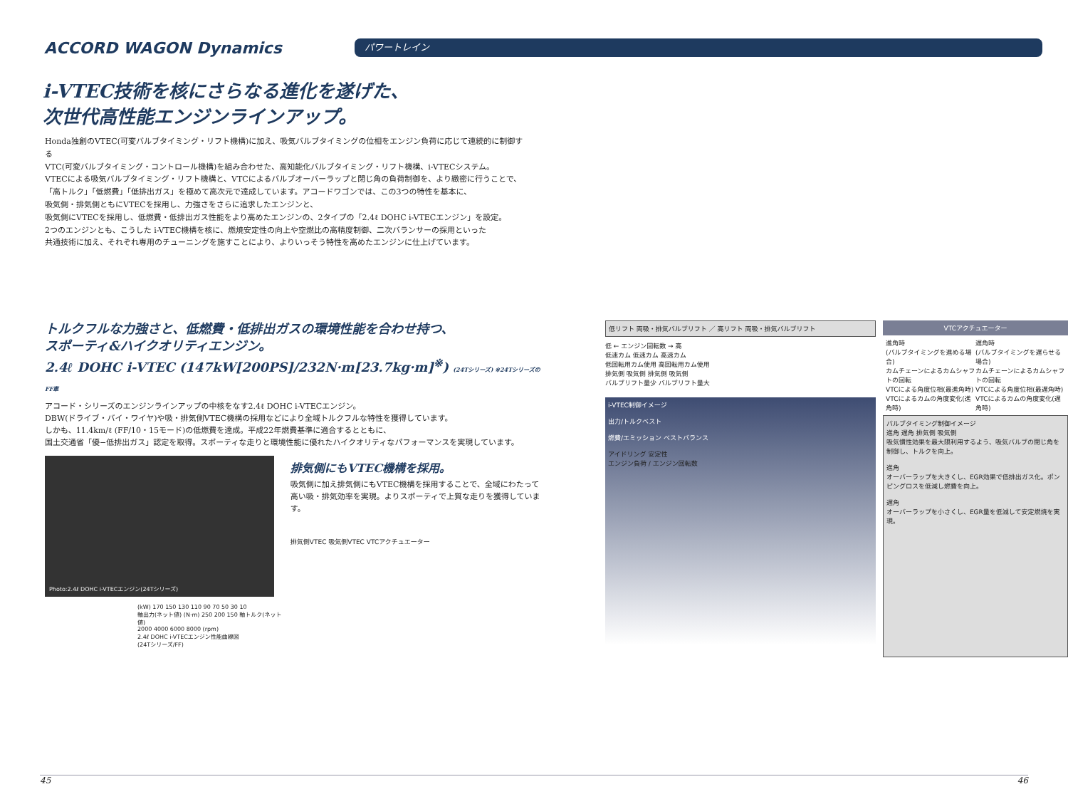ACCORD WAGON Dynamics
パワートレイン
i-VTEC技術を核にさらなる進化を遂げた、
次世代高性能エンジンラインアップ。
Honda独創のVTEC(可変バルブタイミング・リフト機構)に加え、吸気バルブタイミングの位相をエンジン負荷に応じて連続的に制御する
VTC(可変バルブタイミング・コントロール機構)を組み合わせた、高知能化バルブタイミング・リフト機構、i-VTECシステム。
VTECによる吸気バルブタイミング・リフト機構と、VTCによるバルブオーバーラップと閉じ角の負荷制御を、より緻密に行うことで、
「高トルク」「低燃費」「低排出ガス」を極めて高次元で達成しています。アコードワゴンでは、この3つの特性を基本に、
吸気側・排気側ともにVTECを採用し、力強さをさらに追求したエンジンと、
吸気側にVTECを採用し、低燃費・低排出ガス性能をより高めたエンジンの、2タイプの「2.4ℓ DOHC i-VTECエンジン」を設定。
2つのエンジンとも、こうした i-VTEC機構を核に、燃焼安定性の向上や空燃比の高精度制御、二次バランサーの採用といった
共通技術に加え、それぞれ専用のチューニングを施すことにより、よりいっそう特性を高めたエンジンに仕上げています。
トルクフルな力強さと、低燃費・低排出ガスの環境性能を合わせ持つ、
スポーティ&ハイクオリティエンジン。
2.4ℓ DOHC i-VTEC (147kW[200PS]/232N·m[23.7kg·m]<sup>※</sup>) (24Tシリーズ) ※24TシリーズのFF車
アコード・シリーズのエンジンラインアップの中核をなす2.4ℓ DOHC i-VTECエンジン。
DBW(ドライブ・バイ・ワイヤ)や吸・排気側VTEC機構の採用などにより全域トルクフルな特性を獲得しています。
しかも、11.4km/ℓ (FF/10・15モード)の低燃費を達成。平成22年燃費基準に適合するとともに、
国土交通省「優−低排出ガス」認定を取得。スポーティな走りと環境性能に優れたハイクオリティなパフォーマンスを実現しています。
Photo:2.4ℓ DOHC i-VTECエンジン(24Tシリーズ)
(kW) 170 150 130 110 90 70 50 30 10
軸出力(ネット値) (N·m) 250 200 150 軸トルク(ネット値)
2000 4000 6000 8000 (rpm)
2.4ℓ DOHC i-VTECエンジン性能曲線図
(24Tシリーズ/FF)
排気側にもVTEC機構を採用。
吸気側に加え排気側にもVTEC機構を採用することで、全域にわたって
高い吸・排気効率を実現。よりスポーティで上質な走りを獲得しています。
排気側VTEC 吸気側VTEC VTCアクチュエーター
低リフト 両吸・排気バルブリフト ／ 高リフト 両吸・排気バルブリフト
低 ← エンジン回転数 → 高
低速カム 低速カム 高速カム
低回転用カム使用 高回転用カム使用
排気側 吸気側 排気側 吸気側
バルブリフト量少 バルブリフト量大
i-VTEC制御イメージ
出力/トルクベスト
燃費/エミッション ベストバランス
アイドリング 安定性
エンジン負荷 / エンジン回転数
VTCアクチュエーター
進角時
(バルブタイミングを進める場合)
カムチェーンによるカムシャフトの回転
VTCによる角度位相(最進角時)
VTCによるカムの角度変化(進角時)
遅角時
(バルブタイミングを遅らせる場合)
カムチェーンによるカムシャフトの回転
VTCによる角度位相(最遅角時)
VTCによるカムの角度変化(遅角時)
バルブタイミング制御イメージ
進角 遅角 排気側 吸気側
吸気慣性効果を最大限利用するよう、吸気バルブの閉じ角を制御し、トルクを向上。
進角
オーバーラップを大きくし、EGR効果で低排出ガス化。ポンピングロスを低減し燃費を向上。
遅角
オーバーラップを小さくし、EGR量を低減して安定燃焼を実現。
45 46